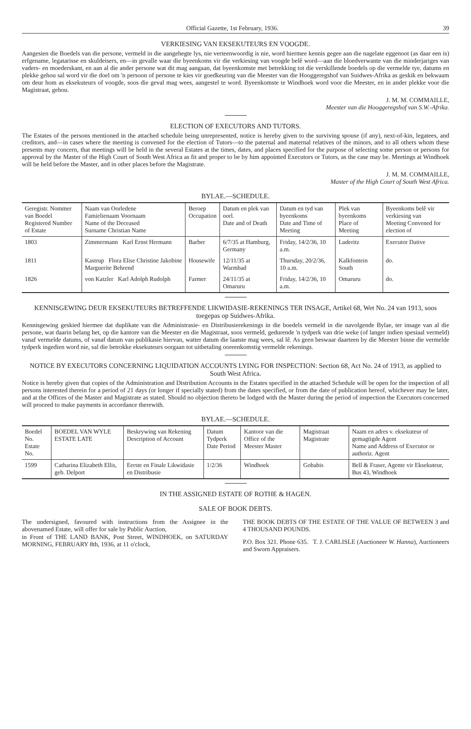Official Gazette, 1st February, 1936. 39
VERKIESING VAN EKSEKUTEURS EN VOOGDE.
Aangesien die Boedels van die persone, vermeld in die aangehegte lys, nie verteenwoordig is nie, word hiermee kennis gegee aan die nagelate eggenoot (as daar een is) erfgename, legatarisse en skuldeisers, en—in gevalle waar die byeenkoms vir die verkiesing van voogde belê word—aan die bloedverwante van die minderjariges van vaders- en moederskant, en aan al die ander persone wat dit mag aangaan, dat byeenkomste met betrekking tot die verskillende boedels op die vermelde tye, datums en plekke gehou sal word vir die doel om 'n persoon of persone te kies vir goedkeuring van die Meester van die Hooggeregshof van Suidwes-Afrika as geskik en bekwaam om deur hom as eksekuteurs of voogde, soos die geval mag wees, aangestel te word. Byeenkomste te Windhoek word voor die Meester, en in ander plekke voor die Magistraat, gehou.
J. M. M. COMMAILLE,
Meester van die Hooggeregshof van S.W.-Afrika.
ELECTION OF EXECUTORS AND TUTORS.
The Estates of the persons mentioned in the attached schedule being unrepresented, notice is hereby given to the surviving spouse (if any), next-of-kin, legatees, and creditors, and—in cases where the meeting is convened for the election of Tutors—to the paternal and maternal relatives of the minors, and to all others whom these presents may concern, that meetings will be held in the several Estates at the times, dates, and places specified for the purpose of selecting some person or persons for approval by the Master of the High Court of South West Africa as fit and proper to be by him appointed Executors or Tutors, as the case may be. Meetings at Windhoek will be held before the Master, and in other places before the Magistrate.
J. M. M. COMMAILLE,
Master of the High Court of South West Africa.
BYLAE.—SCHEDULE.
| Geregistr. Nommer van Boedel Registered Number of Estate | Naam van Oorledene Famielienaam Voornaam Name of the Deceased Surname Christian Name | Beroep Occupation | Datum en plek van oorl. Date and of Death | Datum en tyd van byeenkoms Date and Time of Meeting | Plek van byeenkoms Place of Meeting | Byeenkoms belê vir verkiesing van Meeting Convened for election of |
| --- | --- | --- | --- | --- | --- | --- |
| 1803 | Zimmermann Karl Ernst Hermann | Barber | 6/7/35 at Hamburg, Germany | Friday, 14/2/36, 10 a.m. | Luderitz | Executor Dative |
| 1811 | Kastrup Flora Elise Christine Jakobine Marguerite Behrend | Housewife | 12/11/35 at Warmbad | Thursday, 20/2/36, 10 a.m. | Kalkfontein South | do. |
| 1826 | von Katzler Karl Adolph Rudolph | Farmer | 24/11/35 at Omaruru | Friday, 14/2/36, 10 a.m. | Omaruru | do. |
KENNISGEWING DEUR EKSEKUTEURS BETREFFENDE LIKWIDASIE-REKENINGS TER INSAGE, Artikel 68, Wet No. 24 van 1913, soos toegepas op Suidwes-Afrika.
Kennisgewing geskied hiermee dat duplikate van die Administrasie- en Distribusierekenings in die boedels vermeld in die navolgende Bylae, ter insage van al die persone, wat daarin belang het, op die kantore van die Meester en die Magistraat, soos vermeld, gedurende 'n tydperk van drie weke (of langer indien spesiaal vermeld) vanaf vermelde datums, of vanaf datum van publikasie hiervan, watter datum die laatste mag wees, sal lê. As geen beswaar daarteen by die Meester binne die vermelde tydperk ingedien word nie, sal die betrokke eksekuteurs oorgaan tot uitbetaling ooreenkomstig vermelde rekenings.
NOTICE BY EXECUTORS CONCERNING LIQUIDATION ACCOUNTS LYING FOR INSPECTION: Section 68, Act No. 24 of 1913, as applied to South West Africa.
Notice is hereby given that copies of the Administration and Distribution Accounts in the Estates specified in the attached Schedule will be open for the inspection of all persons interested therein for a period of 21 days (or longer if specially stated) from the dates specified, or from the date of publication hereof, whichever may be later, and at the Offices of the Master and Magistrate as stated. Should no objection thereto be lodged with the Master during the period of inspection the Executors concerned will proceed to make payments in accordance therewith.
BYLAE.—SCHEDULE.
| Boedel No. Estate No. | BOEDEL VAN WYLE ESTATE LATE | Beskrywing van Rekening Description of Account | Datum Tydperk Date Period | Kantoor van die Office of the Meester Master | Magistraat Magistrate | Naam en adres v. eksekuteur of gemagtigde Agent Name and Address of Executor or authoriz. Agent |
| --- | --- | --- | --- | --- | --- | --- |
| 1599 | Catharina Elizabeth Ellis, geb. Delport | Eerste en Finale Likwidasie en Distribusie | 1/2/36 | Windhoek | Gobabis | Bell & Fraser, Agente vir Eksekuteur, Bus 43, Windhoek |
IN THE ASSIGNED ESTATE OF ROTHE & HAGEN.
SALE OF BOOK DEBTS.
The undersigned, favoured with instructions from the Assignee in the abovenamed Estate, will offer for sale by Public Auction,
in Front of THE LAND BANK, Post Street, WINDHOEK, on SATURDAY MORNING, FEBRUARY 8th, 1936, at 11 o'clock,
THE BOOK DEBTS OF THE ESTATE OF THE VALUE OF BETWEEN 3 and 4 THOUSAND POUNDS.
P.O. Box 321. Phone 635. T. J. CARLISLE (Auctioneer W. Hanna), Auctioneers and Sworn Appraisers.